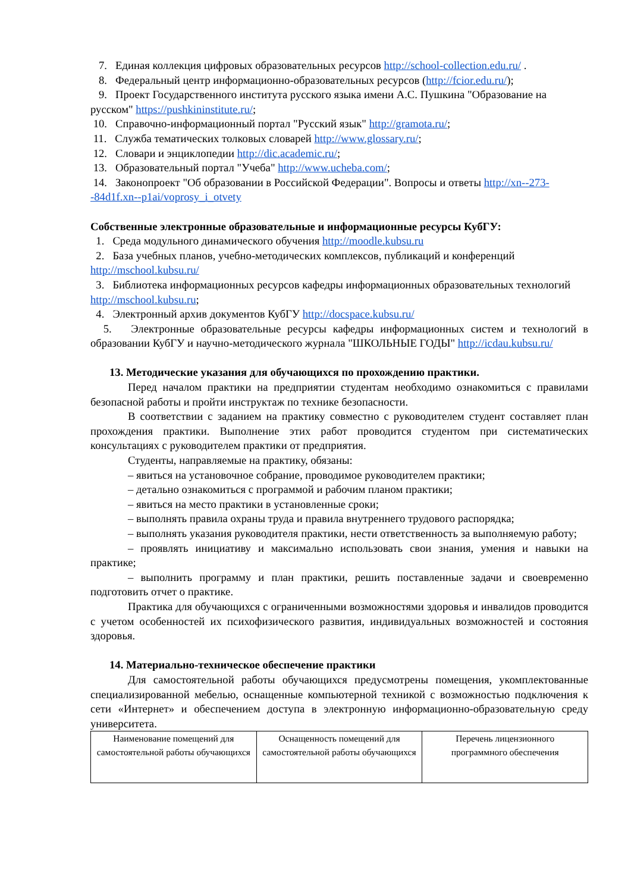7. Единая коллекция цифровых образовательных ресурсов http://school-collection.edu.ru/ .
8. Федеральный центр информационно-образовательных ресурсов (http://fcior.edu.ru/);
9. Проект Государственного института русского языка имени А.С. Пушкина "Образование на русском" https://pushkininstitute.ru/;
10. Справочно-информационный портал "Русский язык" http://gramota.ru/;
11. Служба тематических толковых словарей http://www.glossary.ru/;
12. Словари и энциклопедии http://dic.academic.ru/;
13. Образовательный портал "Учеба" http://www.ucheba.com/;
14. Законопроект "Об образовании в Российской Федерации". Вопросы и ответы http://xn--273--84d1f.xn--p1ai/voprosy_i_otvety
Собственные электронные образовательные и информационные ресурсы КубГУ:
1. Среда модульного динамического обучения http://moodle.kubsu.ru
2. База учебных планов, учебно-методических комплексов, публикаций и конференций http://mschool.kubsu.ru/
3. Библиотека информационных ресурсов кафедры информационных образовательных технологий http://mschool.kubsu.ru;
4. Электронный архив документов КубГУ http://docspace.kubsu.ru/
5. Электронные образовательные ресурсы кафедры информационных систем и технологий в образовании КубГУ и научно-методического журнала "ШКОЛЬНЫЕ ГОДЫ" http://icdau.kubsu.ru/
13. Методические указания для обучающихся по прохождению практики.
Перед началом практики на предприятии студентам необходимо ознакомиться с правилами безопасной работы и пройти инструктаж по технике безопасности.
В соответствии с заданием на практику совместно с руководителем студент составляет план прохождения практики. Выполнение этих работ проводится студентом при систематических консультациях с руководителем практики от предприятия.
Студенты, направляемые на практику, обязаны:
– явиться на установочное собрание, проводимое руководителем практики;
– детально ознакомиться с программой и рабочим планом практики;
– явиться на место практики в установленные сроки;
– выполнять правила охраны труда и правила внутреннего трудового распорядка;
– выполнять указания руководителя практики, нести ответственность за выполняемую работу;
– проявлять инициативу и максимально использовать свои знания, умения и навыки на практике;
– выполнить программу и план практики, решить поставленные задачи и своевременно подготовить отчет о практике.
Практика для обучающихся с ограниченными возможностями здоровья и инвалидов проводится с учетом особенностей их психофизического развития, индивидуальных возможностей и состояния здоровья.
14. Материально-техническое обеспечение практики
Для самостоятельной работы обучающихся предусмотрены помещения, укомплектованные специализированной мебелью, оснащенные компьютерной техникой с возможностью подключения к сети «Интернет» и обеспечением доступа в электронную информационно-образовательную среду университета.
| Наименование помещений для самостоятельной работы обучающихся | Оснащенность помещений для самостоятельной работы обучающихся | Перечень лицензионного программного обеспечения |